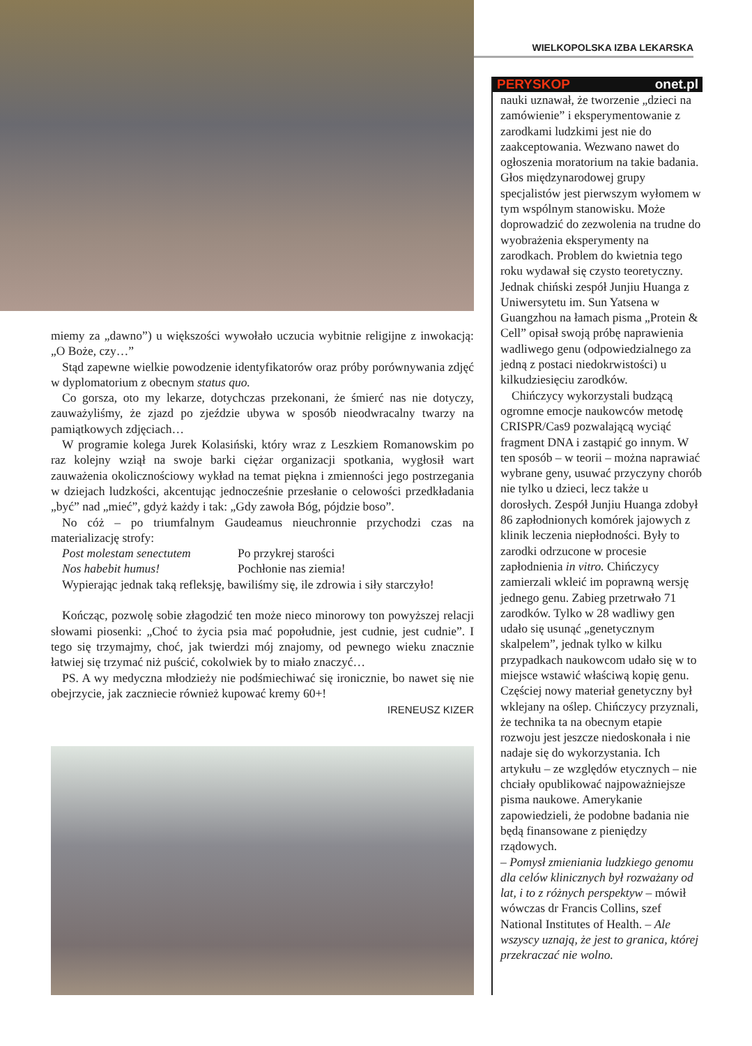WIELKOPOLSKA IZBA LEKARSKA
miemy za „dawno”) u większości wywołało uczucia wybitnie religijne z inwokacją: „O Boże, czy…”
Stąd zapewne wielkie powodzenie identyfikatorów oraz próby porównywania zdjęć w dyplomatorium z obecnym status quo.
Co gorsza, oto my lekarze, dotychczas przekonani, że śmierć nas nie dotyczy, zauważyliśmy, że zjazd po zjeździe ubywa w sposób nieodwracalny twarzy na pamiątkowych zdjęciach…
W programie kolega Jurek Kolasiński, który wraz z Leszkiem Romanowskim po raz kolejny wziął na swoje barki ciężar organizacji spotkania, wygłosił wart zauważenia okolicznościowy wykład na temat piękna i zmienności jego postrzegania w dziejach ludzkości, akcentując jednocześnie przesłanie o celowości przedkładania „być” nad „mieć”, gdyż każdy i tak: „Gdy zawoła Bóg, pójdzie boso”.
No cóż – po triumfalnym Gaudeamus nieuchronnie przychodzi czas na materializację strofy:
Post molestam senectutem Po przykrej starości
Nos habebit humus! Pochłonie nas ziemia!
Wypierając jednak taką refleksję, bawiliśmy się, ile zdrowia i siły starczyło!
Kończąc, pozwolę sobie złagodzić ten może nieco minorowy ton powyższej relacji słowami piosenki: „Choć to życia psia mać popołudnie, jest cudnie, jest cudnie”. I tego się trzymajmy, choć, jak twierdzi mój znajomy, od pewnego wieku znacznie łatwiej się trzymać niż puścić, cokolwiek by to miało znaczyć…
PS. A wy medyczna młodzieży nie podśmiechiwać się ironicznie, bo nawet się nie obejrzycie, jak zaczniecie również kupować kremy 60+!
IRENEUSZ KIZER
PERYSKOP onet.pl
nauki uznawał, że tworzenie „dzieci na zamówienie” i eksperymentowanie z zarodkami ludzkimi jest nie do zaakceptowania. Wezwano nawet do ogłoszenia moratorium na takie badania. Głos międzynarodowej grupy specjalistów jest pierwszym wyłomem w tym wspólnym stanowisku. Może doprowadzić do zezwolenia na trudne do wyobrażenia eksperymenty na zarodkach. Problem do kwietnia tego roku wydawał się czysto teoretyczny. Jednak chiński zespół Junjiu Huanga z Uniwersytetu im. Sun Yatsena w Guangzhou na łamach pisma „Protein & Cell” opisał swoją próbę naprawienia wadliwego genu (odpowiedzialnego za jedną z postaci niedokrwistości) u kilkudziesięciu zarodków.
Chińczycy wykorzystali budzącą ogromne emocje naukowców metodę CRISPR/Cas9 pozwalającą wyciąć fragment DNA i zastąpić go innym. W ten sposób – w teorii – można naprawiać wybrane geny, usuwać przyczyny chorób nie tylko u dzieci, lecz także u dorosłych. Zespół Junjiu Huanga zdobył 86 zapłodnionych komórek jajowych z klinik leczenia niepłodności. Były to zarodki odrzucone w procesie zapłodnienia in vitro. Chińczycy zamierzali wkleić im poprawną wersję jednego genu. Zabieg przetrwało 71 zarodków. Tylko w 28 wadliwy gen udało się usunąć „genetycznym skalpelem”, jednak tylko w kilku przypadkach naukowcom udało się w to miejsce wstawić właściwą kopię genu. Częściej nowy materiał genetyczny był wklejany na oślep. Chińczycy przyznali, że technika ta na obecnym etapie rozwoju jest jeszcze niedoskonała i nie nadaje się do wykorzystania. Ich artykułu – ze względów etycznych – nie chciały opublikować najpoważniejsze pisma naukowe. Amerykanie zapowiedzieli, że podobne badania nie będą finansowane z pieniędzy rządowych.
– Pomysł zmieniania ludzkiego genomu dla celów klinicznych był rozważany od lat, i to z różnych perspektyw – mówił wówczas dr Francis Collins, szef National Institutes of Health. – Ale wszyscy uznają, że jest to granica, której przekraczać nie wolno.